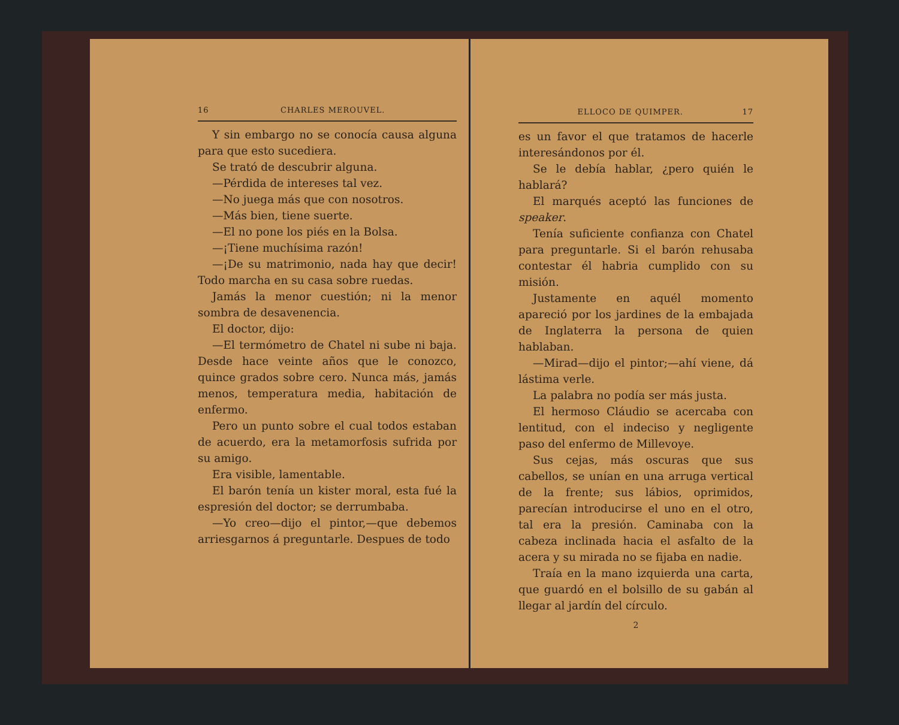16 CHARLES MEROUVEL.
Y sin embargo no se conocía causa alguna para que esto sucediera.
Se trató de descubrir alguna.
—Pérdida de intereses tal vez.
—No juega más que con nosotros.
—Más bien, tiene suerte.
—El no pone los piés en la Bolsa.
—¡Tiene muchísima razón!
—¡De su matrimonio, nada hay que decir! Todo marcha en su casa sobre ruedas.
Jamás la menor cuestión; ni la menor sombra de desavenencia.
El doctor, dijo:
—El termómetro de Chatel ni sube ni baja. Desde hace veinte años que le conozco, quince grados sobre cero. Nunca más, jamás menos, temperatura media, habitación de enfermo.
Pero un punto sobre el cual todos estaban de acuerdo, era la metamorfosis sufrida por su amigo.
Era visible, lamentable.
El barón tenía un kister moral, esta fué la espresión del doctor; se derrumbaba.
—Yo creo—dijo el pintor,—que debemos arriesgarnos á preguntarle. Despues de todo
ELLOCO DE QUIMPER. 17
es un favor el que tratamos de hacerle interesándonos por él.
Se le debía hablar, ¿pero quién le hablará?
El marqués aceptó las funciones de speaker.
Tenía suficiente confianza con Chatel para preguntarle. Si el barón rehusaba contestar él habria cumplido con su misión.
Justamente en aquél momento apareció por los jardines de la embajada de Inglaterra la persona de quien hablaban.
—Mirad—dijo el pintor;—ahí viene, dá lástima verle.
La palabra no podía ser más justa.
El hermoso Cláudio se acercaba con lentitud, con el indeciso y negligente paso del enfermo de Millevoye.
Sus cejas, más oscuras que sus cabellos, se unían en una arruga vertical de la frente; sus lábios, oprimidos, parecían introducirse el uno en el otro, tal era la presión. Caminaba con la cabeza inclinada hacia el asfalto de la acera y su mirada no se fijaba en nadie.
Traía en la mano izquierda una carta, que guardó en el bolsillo de su gabán al llegar al jardín del círculo.
2